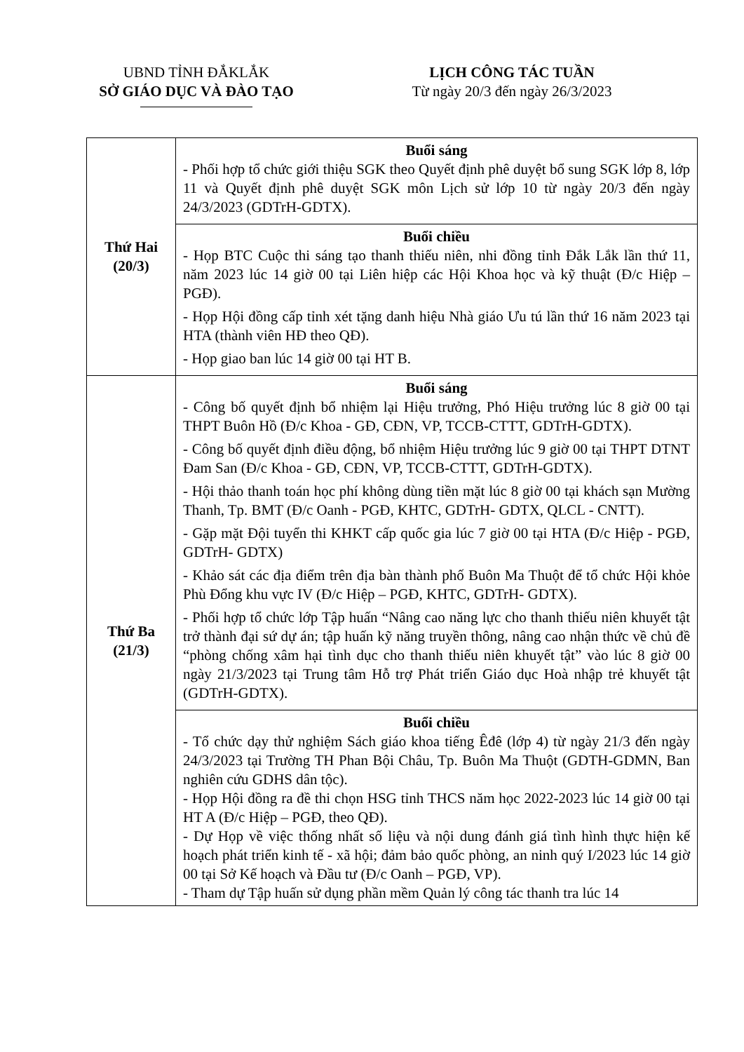UBND TỈNH ĐẮKLẮK
SỞ GIÁO DỤC VÀ ĐÀO TẠO
LỊCH CÔNG TÁC TUẦN
Từ ngày 20/3 đến ngày 26/3/2023
| Thứ Hai (20/3) | Buổi sáng - Phối hợp tổ chức giới thiệu SGK theo Quyết định phê duyệt bổ sung SGK lớp 8, lớp 11 và Quyết định phê duyệt SGK môn Lịch sử lớp 10 từ ngày 20/3 đến ngày 24/3/2023 (GDTrH-GDTX). |
| | Buổi chiều - Họp BTC Cuộc thi sáng tạo thanh thiếu niên, nhi đồng tỉnh Đắk Lắk lần thứ 11, năm 2023 lúc 14 giờ 00 tại Liên hiệp các Hội Khoa học và kỹ thuật (Đ/c Hiệp –PGĐ). - Họp Hội đồng cấp tỉnh xét tặng danh hiệu Nhà giáo Ưu tú lần thứ 16 năm 2023 tại HTA (thành viên HĐ theo QĐ). - Họp giao ban lúc 14 giờ 00 tại HT B. |
| Thứ Ba (21/3) | Buổi sáng - Công bố quyết định bổ nhiệm lại Hiệu trưởng, Phó Hiệu trưởng lúc 8 giờ 00 tại THPT Buôn Hồ (Đ/c Khoa - GĐ, CĐN, VP, TCCB-CTTT, GDTrH-GDTX). - Công bố quyết định điều động, bổ nhiệm Hiệu trưởng lúc 9 giờ 00 tại THPT DTNT Đam San (Đ/c Khoa - GĐ, CĐN, VP, TCCB-CTTT, GDTrH-GDTX). - Hội thảo thanh toán học phí không dùng tiền mặt lúc 8 giờ 00 tại khách sạn Mường Thanh, Tp. BMT (Đ/c Oanh - PGĐ, KHTC, GDTrH- GDTX, QLCL - CNTT). - Gặp mặt Đội tuyển thi KHKT cấp quốc gia lúc 7 giờ 00 tại HTA (Đ/c Hiệp - PGĐ, GDTrH- GDTX) - Khảo sát các địa điểm trên địa bàn thành phố Buôn Ma Thuột để tổ chức Hội khỏe Phù Đổng khu vực IV (Đ/c Hiệp – PGĐ, KHTC, GDTrH- GDTX). - Phối hợp tổ chức lớp Tập huấn “Nâng cao năng lực cho thanh thiếu niên khuyết tật trở thành đại sứ dự án; tập huấn kỹ năng truyền thông, nâng cao nhận thức về chủ đề “phòng chống xâm hại tình dục cho thanh thiếu niên khuyết tật” vào lúc 8 giờ 00 ngày 21/3/2023 tại Trung tâm Hỗ trợ Phát triển Giáo dục Hoà nhập trẻ khuyết tật (GDTrH-GDTX). |
| | Buổi chiều - Tổ chức dạy thử nghiệm Sách giáo khoa tiếng Êđê (lớp 4) từ ngày 21/3 đến ngày 24/3/2023 tại Trường TH Phan Bội Châu, Tp. Buôn Ma Thuột (GDTH-GDMN, Ban nghiên cứu GDHS dân tộc). - Họp Hội đồng ra đề thi chọn HSG tỉnh THCS năm học 2022-2023 lúc 14 giờ 00 tại HT A (Đ/c Hiệp – PGĐ, theo QĐ). - Dự Họp về việc thống nhất số liệu và nội dung đánh giá tình hình thực hiện kế hoạch phát triển kinh tế - xã hội; đảm bảo quốc phòng, an ninh quý I/2023 lúc 14 giờ 00 tại Sở Kế hoạch và Đầu tư (Đ/c Oanh – PGĐ, VP). - Tham dự Tập huấn sử dụng phần mềm Quản lý công tác thanh tra lúc 14 |